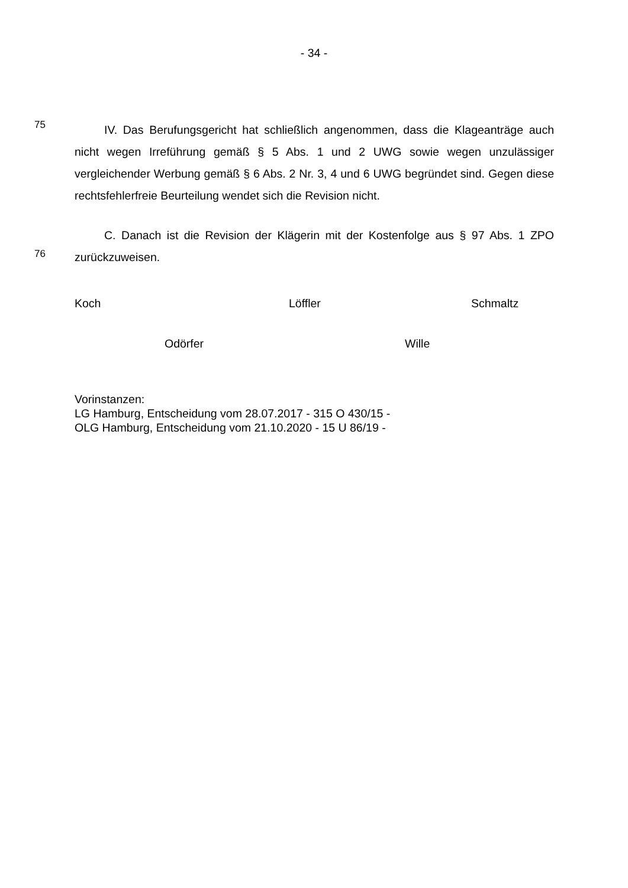- 34 -
75
IV. Das Berufungsgericht hat schließlich angenommen, dass die Klageanträge auch nicht wegen Irreführung gemäß § 5 Abs. 1 und 2 UWG sowie wegen unzulässiger vergleichender Werbung gemäß § 6 Abs. 2 Nr. 3, 4 und 6 UWG begründet sind. Gegen diese rechtsfehlerfreie Beurteilung wendet sich die Revision nicht.
76
C. Danach ist die Revision der Klägerin mit der Kostenfolge aus § 97 Abs. 1 ZPO zurückzuweisen.
Koch Löffler Schmaltz
Odörfer Wille
Vorinstanzen:
LG Hamburg, Entscheidung vom 28.07.2017 - 315 O 430/15 -
OLG Hamburg, Entscheidung vom 21.10.2020 - 15 U 86/19 -